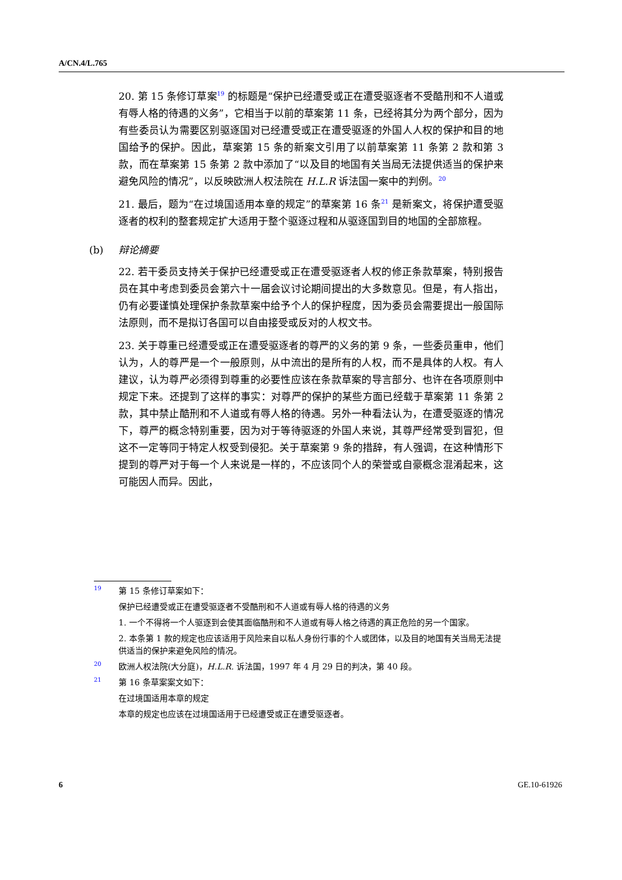A/CN.4/L.765
20. 第 15 条修订草案<sup>19</sup> 的标题是“保护已经遭受或正在遭受驱逐者不受酷刑和不人道或有辱人格的待遇的义务”，它相当于以前的草案第 11 条，已经将其分为两个部分，因为有些委员认为需要区别驱逐国对已经遭受或正在遭受驱逐的外国人人权的保护和目的地国给予的保护。因此，草案第 15 条的新案文引用了以前草案第 11 条第 2 款和第 3 款，而在草案第 15 条第 2 款中添加了“以及目的地国有关当局无法提供适当的保护来避免风险的情况”，以反映欧洲人权法院在 H.L.R 诉法国一案中的判例。<sup>20</sup>
21. 最后，题为“在过境国适用本章的规定”的草案第 16 条<sup>21</sup> 是新案文，将保护遭受驱逐者的权利的整套规定扩大适用于整个驱逐过程和从驱逐国到目的地国的全部旅程。
(b) 辩论摘要
22. 若干委员支持关于保护已经遭受或正在遭受驱逐者人权的修正条款草案，特别报告员在其中考虑到委员会第六十一届会议讨论期间提出的大多数意见。但是，有人指出，仍有必要谨慎处理保护条款草案中给予个人的保护程度，因为委员会需要提出一般国际法原则，而不是拟订各国可以自由接受或反对的人权文书。
23. 关于尊重已经遭受或正在遭受驱逐者的尊严的义务的第 9 条，一些委员重申，他们认为，人的尊严是一个一般原则，从中流出的是所有的人权，而不是具体的人权。有人建议，认为尊严必须得到尊重的必要性应该在条款草案的导言部分、也许在各项原则中规定下来。还提到了这样的事实：对尊严的保护的某些方面已经载于草案第 11 条第 2 款，其中禁止酷刑和不人道或有辱人格的待遇。另外一种看法认为，在遭受驱逐的情况下，尊严的概念特别重要，因为对于等待驱逐的外国人来说，其尊严经常受到冒犯，但这不一定等同于特定人权受到侵犯。关于草案第 9 条的措辞，有人强调，在这种情形下提到的尊严对于每一个人来说是一样的，不应该同个人的荣誉或自豪概念混淆起来，这可能因人而异。因此，
<sup>19</sup> 第 15 条修订草案如下：
保护已经遭受或正在遭受驱逐者不受酷刑和不人道或有辱人格的待遇的义务
1. 一个不得将一个人驱逐到会使其面临酷刑和不人道或有辱人格之待遇的真正危险的另一个国家。
2. 本条第 1 款的规定也应该适用于风险来自以私人身份行事的个人或团体，以及目的地国有关当局无法提供适当的保护来避免风险的情况。
<sup>20</sup> 欧洲人权法院(大分庭)，H.L.R. 诉法国，1997 年 4 月 29 日的判决，第 40 段。
<sup>21</sup> 第 16 条草案案文如下：
在过境国适用本章的规定
本章的规定也应该在过境国适用于已经遭受或正在遭受驱逐者。
6 GE.10-61926